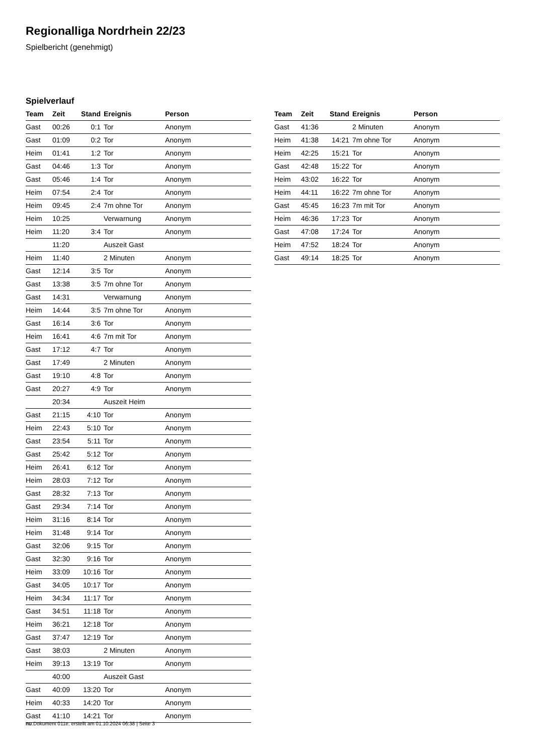Regionalliga Nordrhein 22/23
Spielbericht (genehmigt)
Spielverlauf
| Team | Zeit | Stand | Ereignis | Person |
| --- | --- | --- | --- | --- |
| Gast | 00:26 | 0:1 | Tor | Anonym |
| Gast | 01:09 | 0:2 | Tor | Anonym |
| Heim | 01:41 | 1:2 | Tor | Anonym |
| Gast | 04:46 | 1:3 | Tor | Anonym |
| Gast | 05:46 | 1:4 | Tor | Anonym |
| Heim | 07:54 | 2:4 | Tor | Anonym |
| Heim | 09:45 | 2:4 | 7m ohne Tor | Anonym |
| Heim | 10:25 | | Verwarnung | Anonym |
| Heim | 11:20 | 3:4 | Tor | Anonym |
| | 11:20 | | Auszeit Gast | |
| Heim | 11:40 | | 2 Minuten | Anonym |
| Gast | 12:14 | 3:5 | Tor | Anonym |
| Gast | 13:38 | 3:5 | 7m ohne Tor | Anonym |
| Gast | 14:31 | | Verwarnung | Anonym |
| Heim | 14:44 | 3:5 | 7m ohne Tor | Anonym |
| Gast | 16:14 | 3:6 | Tor | Anonym |
| Heim | 16:41 | 4:6 | 7m mit Tor | Anonym |
| Gast | 17:12 | 4:7 | Tor | Anonym |
| Gast | 17:49 | | 2 Minuten | Anonym |
| Gast | 19:10 | 4:8 | Tor | Anonym |
| Gast | 20:27 | 4:9 | Tor | Anonym |
| | 20:34 | | Auszeit Heim | |
| Gast | 21:15 | 4:10 | Tor | Anonym |
| Heim | 22:43 | 5:10 | Tor | Anonym |
| Gast | 23:54 | 5:11 | Tor | Anonym |
| Gast | 25:42 | 5:12 | Tor | Anonym |
| Heim | 26:41 | 6:12 | Tor | Anonym |
| Heim | 28:03 | 7:12 | Tor | Anonym |
| Gast | 28:32 | 7:13 | Tor | Anonym |
| Gast | 29:34 | 7:14 | Tor | Anonym |
| Heim | 31:16 | 8:14 | Tor | Anonym |
| Heim | 31:48 | 9:14 | Tor | Anonym |
| Gast | 32:06 | 9:15 | Tor | Anonym |
| Gast | 32:30 | 9:16 | Tor | Anonym |
| Heim | 33:09 | 10:16 | Tor | Anonym |
| Gast | 34:05 | 10:17 | Tor | Anonym |
| Heim | 34:34 | 11:17 | Tor | Anonym |
| Gast | 34:51 | 11:18 | Tor | Anonym |
| Heim | 36:21 | 12:18 | Tor | Anonym |
| Gast | 37:47 | 12:19 | Tor | Anonym |
| Gast | 38:03 | | 2 Minuten | Anonym |
| Heim | 39:13 | 13:19 | Tor | Anonym |
| | 40:00 | | Auszeit Gast | |
| Gast | 40:09 | 13:20 | Tor | Anonym |
| Heim | 40:33 | 14:20 | Tor | Anonym |
| Gast | 41:10 | 14:21 | Tor | Anonym |
| Team | Zeit | Stand | Ereignis | Person |
| --- | --- | --- | --- | --- |
| Gast | 41:36 | | 2 Minuten | Anonym |
| Heim | 41:38 | 14:21 | 7m ohne Tor | Anonym |
| Heim | 42:25 | 15:21 | Tor | Anonym |
| Gast | 42:48 | 15:22 | Tor | Anonym |
| Heim | 43:02 | 16:22 | Tor | Anonym |
| Heim | 44:11 | 16:22 | 7m ohne Tor | Anonym |
| Gast | 45:45 | 16:23 | 7m mit Tor | Anonym |
| Heim | 46:36 | 17:23 | Tor | Anonym |
| Gast | 47:08 | 17:24 | Tor | Anonym |
| Heim | 47:52 | 18:24 | Tor | Anonym |
| Gast | 49:14 | 18:25 | Tor | Anonym |
nu.Dokument 011e, erstellt am 01.10.2024 06:38 | Seite 3